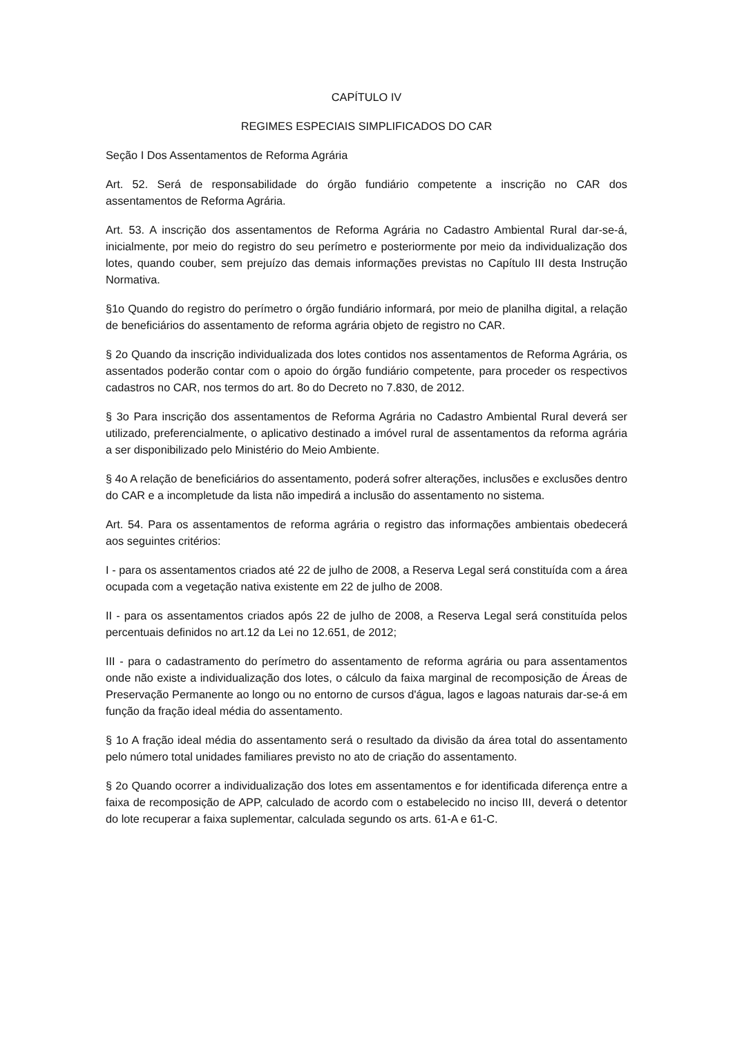CAPÍTULO IV
REGIMES ESPECIAIS SIMPLIFICADOS DO CAR
Seção I Dos Assentamentos de Reforma Agrária
Art. 52. Será de responsabilidade do órgão fundiário competente a inscrição no CAR dos assentamentos de Reforma Agrária.
Art. 53. A inscrição dos assentamentos de Reforma Agrária no Cadastro Ambiental Rural dar-se-á, inicialmente, por meio do registro do seu perímetro e posteriormente por meio da individualização dos lotes, quando couber, sem prejuízo das demais informações previstas no Capítulo III desta Instrução Normativa.
§1o Quando do registro do perímetro o órgão fundiário informará, por meio de planilha digital, a relação de beneficiários do assentamento de reforma agrária objeto de registro no CAR.
§ 2o Quando da inscrição individualizada dos lotes contidos nos assentamentos de Reforma Agrária, os assentados poderão contar com o apoio do órgão fundiário competente, para proceder os respectivos cadastros no CAR, nos termos do art. 8o do Decreto no 7.830, de 2012.
§ 3o Para inscrição dos assentamentos de Reforma Agrária no Cadastro Ambiental Rural deverá ser utilizado, preferencialmente, o aplicativo destinado a imóvel rural de assentamentos da reforma agrária a ser disponibilizado pelo Ministério do Meio Ambiente.
§ 4o A relação de beneficiários do assentamento, poderá sofrer alterações, inclusões e exclusões dentro do CAR e a incompletude da lista não impedirá a inclusão do assentamento no sistema.
Art. 54. Para os assentamentos de reforma agrária o registro das informações ambientais obedecerá aos seguintes critérios:
I - para os assentamentos criados até 22 de julho de 2008, a Reserva Legal será constituída com a área ocupada com a vegetação nativa existente em 22 de julho de 2008.
II - para os assentamentos criados após 22 de julho de 2008, a Reserva Legal será constituída pelos percentuais definidos no art.12 da Lei no 12.651, de 2012;
III - para o cadastramento do perímetro do assentamento de reforma agrária ou para assentamentos onde não existe a individualização dos lotes, o cálculo da faixa marginal de recomposição de Áreas de Preservação Permanente ao longo ou no entorno de cursos d'água, lagos e lagoas naturais dar-se-á em função da fração ideal média do assentamento.
§ 1o A fração ideal média do assentamento será o resultado da divisão da área total do assentamento pelo número total unidades familiares previsto no ato de criação do assentamento.
§ 2o Quando ocorrer a individualização dos lotes em assentamentos e for identificada diferença entre a faixa de recomposição de APP, calculado de acordo com o estabelecido no inciso III, deverá o detentor do lote recuperar a faixa suplementar, calculada segundo os arts. 61-A e 61-C.